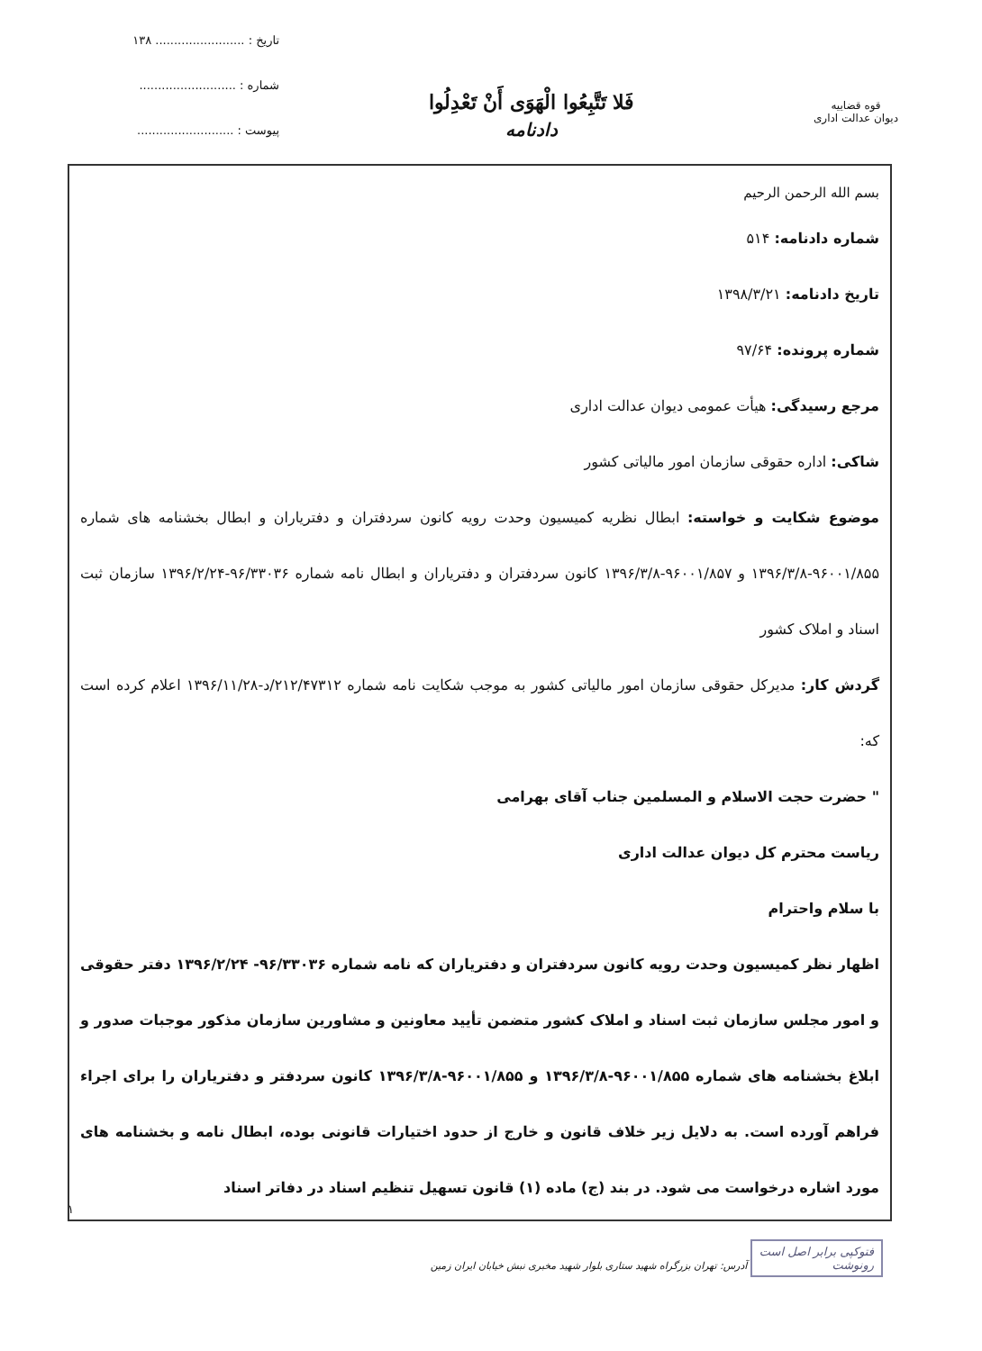قوه قضاییه
دیوان عدالت اداری
فَلا تَتَّبِعُوا الْهَوَى أَنْ تَعْدِلُوا
دادنامه
تاریخ : ........................ ۱۳۸
شماره : ..........................
پیوست : ..........................
بسم الله الرحمن الرحیم
شماره دادنامه: ۵۱۴
تاریخ دادنامه: ۱۳۹۸/۳/۲۱
شماره پرونده: ۹۷/۶۴
مرجع رسیدگی: هیأت عمومی دیوان عدالت اداری
شاکی: اداره حقوقی سازمان امور مالیاتی کشور
موضوع شکایت و خواسته: ابطال نظریه کمیسیون وحدت رویه کانون سردفتران و دفتریاران و ابطال بخشنامه های شماره ۹۶۰۰۱/۸۵۵-۱۳۹۶/۳/۸ و ۹۶۰۰۱/۸۵۷-۱۳۹۶/۳/۸ کانون سردفتران و دفتریاران و ابطال نامه شماره ۹۶/۳۳۰۳۶-۱۳۹۶/۲/۲۴ سازمان ثبت اسناد و املاک کشور
گردش کار: مدیرکل حقوقی سازمان امور مالیاتی کشور به موجب شکایت نامه شماره ۲۱۲/۴۷۳۱۲/د-۱۳۹۶/۱۱/۲۸ اعلام کرده است که:
" حضرت حجت الاسلام و المسلمین جناب آقای بهرامی
ریاست محترم کل دیوان عدالت اداری
با سلام واحترام
اظهار نظر کمیسیون وحدت رویه کانون سردفتران و دفتریاران که نامه شماره ۹۶/۳۳۰۳۶- ۱۳۹۶/۲/۲۴ دفتر حقوقی و امور مجلس سازمان ثبت اسناد و املاک کشور متضمن تأیید معاونین و مشاورین سازمان مذکور موجبات صدور و ابلاغ بخشنامه های شماره ۹۶۰۰۱/۸۵۵-۱۳۹۶/۳/۸ و ۹۶۰۰۱/۸۵۵-۱۳۹۶/۳/۸ کانون سردفتر و دفتریاران را برای اجراء فراهم آورده است. به دلایل زیر خلاف قانون و خارج از حدود اختیارات قانونی بوده، ابطال نامه و بخشنامه های مورد اشاره درخواست می شود. در بند (ج) ماده (۱) قانون تسهیل تنظیم اسناد در دفاتر اسناد
فتوکپی برابر اصل است
رونوشت آدرس: تهران بزرگراه شهید ستاری بلوار شهید مخبری نبش خیابان ایران زمین
۱